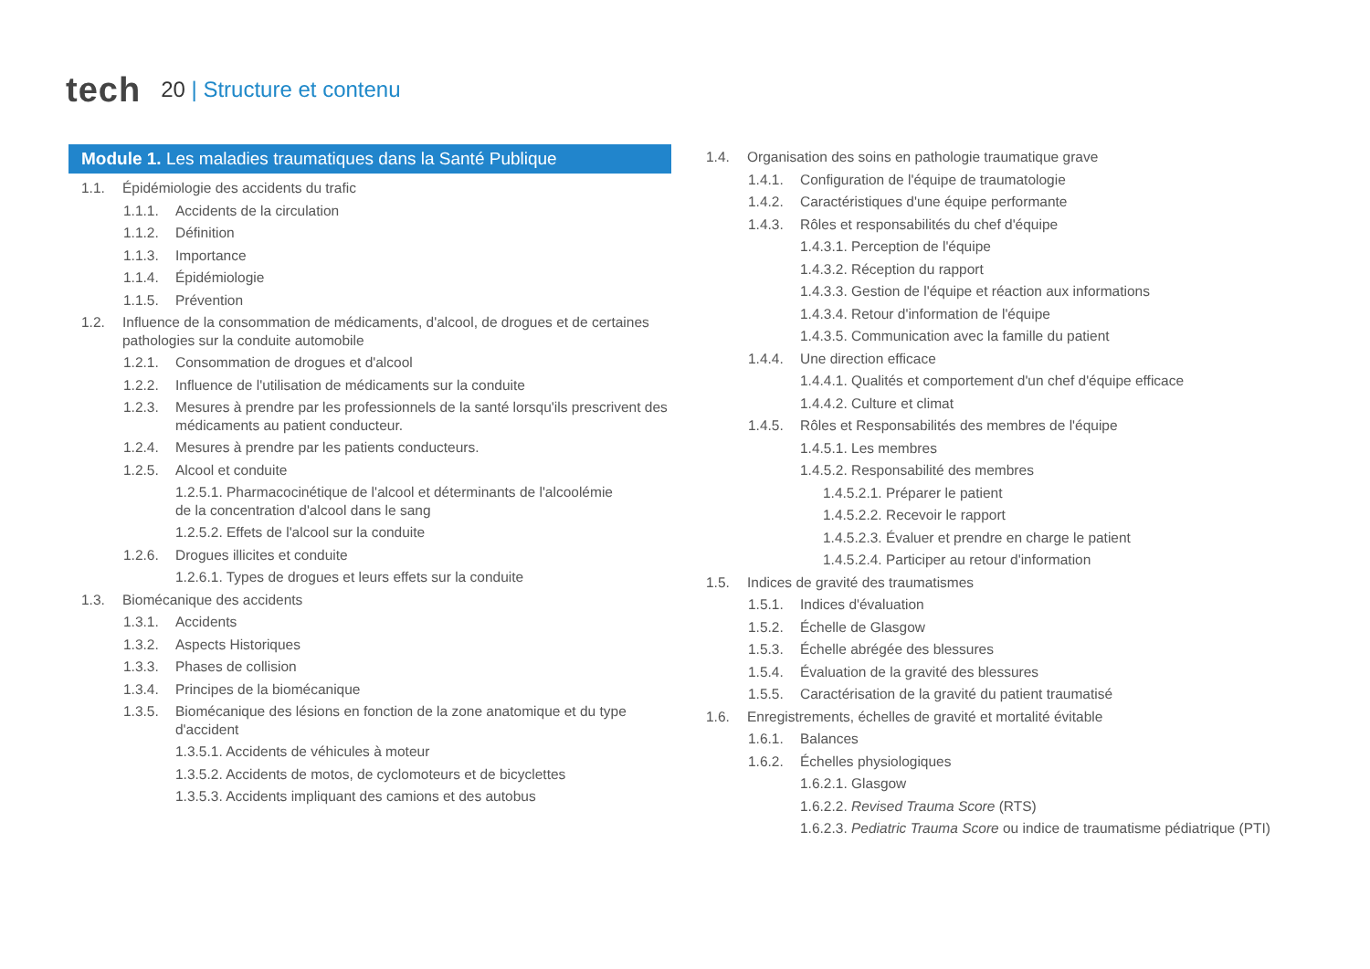tech
20 | Structure et contenu
Module 1. Les maladies traumatiques dans la Santé Publique
1.1. Épidémiologie des accidents du trafic
1.1.1. Accidents de la circulation
1.1.2. Définition
1.1.3. Importance
1.1.4. Épidémiologie
1.1.5. Prévention
1.2. Influence de la consommation de médicaments, d'alcool, de drogues et de certaines pathologies sur la conduite automobile
1.2.1. Consommation de drogues et d'alcool
1.2.2. Influence de l'utilisation de médicaments sur la conduite
1.2.3. Mesures à prendre par les professionnels de la santé lorsqu'ils prescrivent des médicaments au patient conducteur.
1.2.4. Mesures à prendre par les patients conducteurs.
1.2.5. Alcool et conduite
1.2.5.1. Pharmacocinétique de l'alcool et déterminants de l'alcoolémie
de la concentration d'alcool dans le sang
1.2.5.2. Effets de l'alcool sur la conduite
1.2.6. Drogues illicites et conduite
1.2.6.1. Types de drogues et leurs effets sur la conduite
1.3. Biomécanique des accidents
1.3.1. Accidents
1.3.2. Aspects Historiques
1.3.3. Phases de collision
1.3.4. Principes de la biomécanique
1.3.5. Biomécanique des lésions en fonction de la zone anatomique et du type d'accident
1.3.5.1. Accidents de véhicules à moteur
1.3.5.2. Accidents de motos, de cyclomoteurs et de bicyclettes
1.3.5.3. Accidents impliquant des camions et des autobus
1.4. Organisation des soins en pathologie traumatique grave
1.4.1. Configuration de l'équipe de traumatologie
1.4.2. Caractéristiques d'une équipe performante
1.4.3. Rôles et responsabilités du chef d'équipe
1.4.3.1. Perception de l'équipe
1.4.3.2. Réception du rapport
1.4.3.3. Gestion de l'équipe et réaction aux informations
1.4.3.4. Retour d'information de l'équipe
1.4.3.5. Communication avec la famille du patient
1.4.4. Une direction efficace
1.4.4.1. Qualités et comportement d'un chef d'équipe efficace
1.4.4.2. Culture et climat
1.4.5. Rôles et Responsabilités des membres de l'équipe
1.4.5.1. Les membres
1.4.5.2. Responsabilité des membres
1.4.5.2.1. Préparer le patient
1.4.5.2.2. Recevoir le rapport
1.4.5.2.3. Évaluer et prendre en charge le patient
1.4.5.2.4. Participer au retour d'information
1.5. Indices de gravité des traumatismes
1.5.1. Indices d'évaluation
1.5.2. Échelle de Glasgow
1.5.3. Échelle abrégée des blessures
1.5.4. Évaluation de la gravité des blessures
1.5.5. Caractérisation de la gravité du patient traumatisé
1.6. Enregistrements, échelles de gravité et mortalité évitable
1.6.1. Balances
1.6.2. Échelles physiologiques
1.6.2.1. Glasgow
1.6.2.2. Revised Trauma Score (RTS)
1.6.2.3. Pediatric Trauma Score ou indice de traumatisme pédiatrique (PTI)